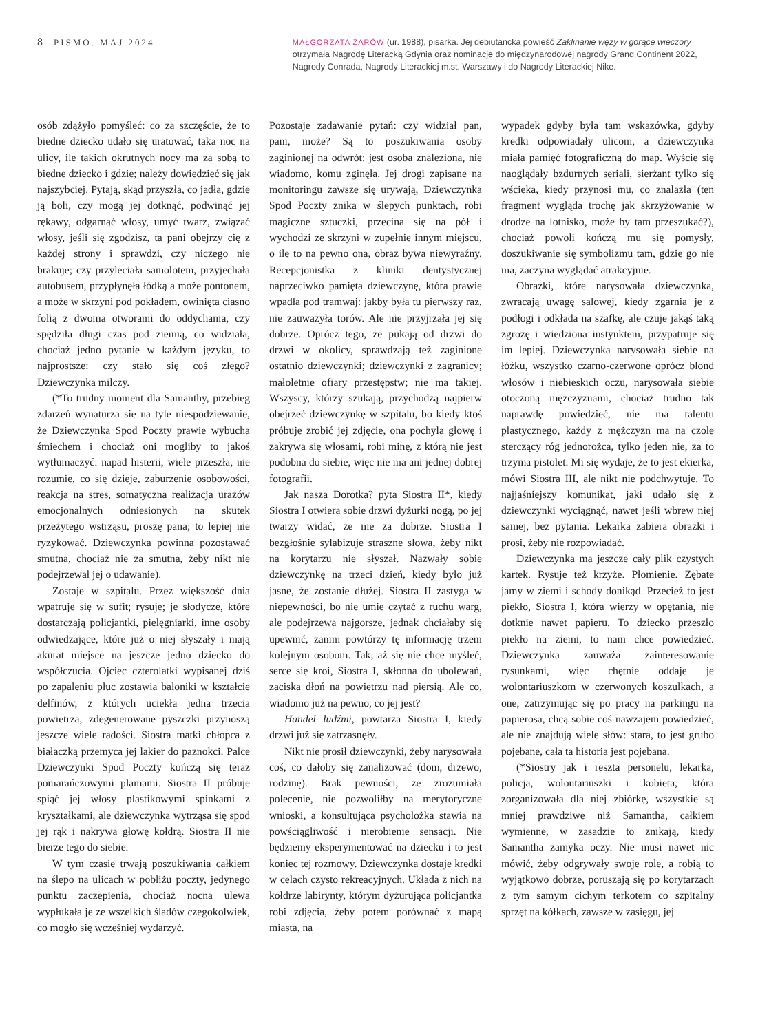8 PISMO. MAJ 2024
MAŁGORZATA ŻARÓW (ur. 1988), pisarka. Jej debiutancka powieść Zaklinanie węży w gorące wieczory otrzymała Nagrodę Literacką Gdynia oraz nominacje do międzynarodowej nagrody Grand Continent 2022, Nagrody Conrada, Nagrody Literackiej m.st. Warszawy i do Nagrody Literackiej Nike.
osób zdążyło pomyśleć: co za szczęście, że to biedne dziecko udało się uratować, taka noc na ulicy, ile takich okrutnych nocy ma za sobą to biedne dziecko i gdzie; należy dowiedzieć się jak najszybciej. Pytają, skąd przyszła, co jadła, gdzie ją boli, czy mogą jej dotknąć, podwinąć jej rękawy, odgarnąć włosy, umyć twarz, związać włosy, jeśli się zgodzisz, ta pani obejrzy cię z każdej strony i sprawdzi, czy niczego nie brakuje; czy przyleciała samolotem, przyjechała autobusem, przypłynęła łódką a może pontonem, a może w skrzyni pod pokładem, owinięta ciasno folią z dwoma otworami do oddychania, czy spędziła długi czas pod ziemią, co widziała, chociaż jedno pytanie w każdym języku, to najprostsze: czy stało się coś złego? Dziewczynka milczy.
(*To trudny moment dla Samanthy, przebieg zdarzeń wynaturza się na tyle niespodziewanie, że Dziewczynka Spod Poczty prawie wybucha śmiechem i chociaż oni mogliby to jakoś wytłumaczyć: napad histerii, wiele przeszła, nie rozumie, co się dzieje, zaburzenie osobowości, reakcja na stres, somatyczna realizacja urazów emocjonalnych odniesionych na skutek przeżytego wstrząsu, proszę pana; to lepiej nie ryzykować. Dziewczynka powinna pozostawać smutna, chociaż nie za smutna, żeby nikt nie podejrzewał jej o udawanie).
Zostaje w szpitalu. Przez większość dnia wpatruje się w sufit; rysuje; je słodycze, które dostarczają policjantki, pielęgniarki, inne osoby odwiedzające, które już o niej słyszały i mają akurat miejsce na jeszcze jedno dziecko do współczucia. Ojciec czterolatki wypisanej dziś po zapaleniu płuc zostawia baloniki w kształcie delfinów, z których uciekła jedna trzecia powietrza, zdegenerowane pyszczki przynoszą jeszcze wiele radości. Siostra matki chłopca z białaczką przemyca jej lakier do paznokci. Palce Dziewczynki Spod Poczty kończą się teraz pomarańczowymi plamami. Siostra II próbuje spiąć jej włosy plastikowymi spinkami z kryształkami, ale dziewczynka wytrząsa się spod jej rąk i nakrywa głowę kołdrą. Siostra II nie bierze tego do siebie.
W tym czasie trwają poszukiwania całkiem na ślepo na ulicach w pobliżu poczty, jedynego punktu zaczepienia, chociaż nocna ulewa wypłukała je ze wszelkich śladów czegokolwiek, co mogło się wcześniej wydarzyć.
Pozostaje zadawanie pytań: czy widział pan, pani, może? Są to poszukiwania osoby zaginionej na odwrót: jest osoba znaleziona, nie wiadomo, komu zginęła. Jej drogi zapisane na monitoringu zawsze się urywają, Dziewczynka Spod Poczty znika w ślepych punktach, robi magiczne sztuczki, przecina się na pół i wychodzi ze skrzyni w zupełnie innym miejscu, o ile to na pewno ona, obraz bywa niewyraźny. Recepcjonistka z kliniki dentystycznej naprzeciwko pamięta dziewczynę, która prawie wpadła pod tramwaj: jakby była tu pierwszy raz, nie zauważyła torów. Ale nie przyjrzała jej się dobrze. Oprócz tego, że pukają od drzwi do drzwi w okolicy, sprawdzają też zaginione ostatnio dziewczynki; dziewczynki z zagranicy; małoletnie ofiary przestępstw; nie ma takiej. Wszyscy, którzy szukają, przychodzą najpierw obejrzeć dziewczynkę w szpitalu, bo kiedy ktoś próbuje zrobić jej zdjęcie, ona pochyla głowę i zakrywa się włosami, robi minę, z którą nie jest podobna do siebie, więc nie ma ani jednej dobrej fotografii.
Jak nasza Dorotka? pyta Siostra II*, kiedy Siostra I otwiera sobie drzwi dyżurki nogą, po jej twarzy widać, że nie za dobrze. Siostra I bezgłośnie sylabizuje straszne słowa, żeby nikt na korytarzu nie słyszał. Nazwały sobie dziewczynkę na trzeci dzień, kiedy było już jasne, że zostanie dłużej. Siostra II zastyga w niepewności, bo nie umie czytać z ruchu warg, ale podejrzewa najgorsze, jednak chciałaby się upewnić, zanim powtórzy tę informację trzem kolejnym osobom. Tak, aż się nie chce myśleć, serce się kroi, Siostra I, skłonna do ubolewań, zaciska dłoń na powietrzu nad piersią. Ale co, wiadomo już na pewno, co jej jest?
Handel ludźmi, powtarza Siostra I, kiedy drzwi już się zatrzasnęły.
Nikt nie prosił dziewczynki, żeby narysowała coś, co dałoby się zanalizować (dom, drzewo, rodzinę). Brak pewności, że zrozumiała polecenie, nie pozwoliłby na merytoryczne wnioski, a konsultująca psycholożka stawia na powściągliwość i nierobienie sensacji. Nie będziemy eksperymentować na dziecku i to jest koniec tej rozmowy. Dziewczynka dostaje kredki w celach czysto rekreacyjnych. Układa z nich na kołdrze labirynty, którym dyżurująca policjantka robi zdjęcia, żeby potem porównać z mapą miasta, na
wypadek gdyby była tam wskazówka, gdyby kredki odpowiadały ulicom, a dziewczynka miała pamięć fotograficzną do map. Wyście się naoglądały bzdurnych seriali, sierżant tylko się wścieka, kiedy przynosi mu, co znalazła (ten fragment wygląda trochę jak skrzyżowanie w drodze na lotnisko, może by tam przeszukać?), chociaż powoli kończą mu się pomysły, doszukiwanie się symbolizmu tam, gdzie go nie ma, zaczyna wyglądać atrakcyjnie.
Obrazki, które narysowała dziewczynka, zwracają uwagę salowej, kiedy zgarnia je z podłogi i odkłada na szafkę, ale czuje jakąś taką zgrozę i wiedziona instynktem, przypatruje się im lepiej. Dziewczynka narysowała siebie na łóżku, wszystko czarno-czerwone oprócz blond włosów i niebieskich oczu, narysowała siebie otoczoną mężczyznami, chociaż trudno tak naprawdę powiedzieć, nie ma talentu plastycznego, każdy z mężczyzn ma na czole sterczący róg jednorożca, tylko jeden nie, za to trzyma pistolet. Mi się wydaje, że to jest ekierka, mówi Siostra III, ale nikt nie podchwytuje. To najjaśniejszy komunikat, jaki udało się z dziewczynki wyciągnąć, nawet jeśli wbrew niej samej, bez pytania. Lekarka zabiera obrazki i prosi, żeby nie rozpowiadać.
Dziewczynka ma jeszcze cały plik czystych kartek. Rysuje też krzyże. Płomienie. Zębate jamy w ziemi i schody donikąd. Przecież to jest piekło, Siostra I, która wierzy w opętania, nie dotknie nawet papieru. To dziecko przeszło piekło na ziemi, to nam chce powiedzieć. Dziewczynka zauważa zainteresowanie rysunkami, więc chętnie oddaje je wolontariuszkom w czerwonych koszulkach, a one, zatrzymując się po pracy na parkingu na papierosa, chcą sobie coś nawzajem powiedzieć, ale nie znajdują wiele słów: stara, to jest grubo pojebane, cała ta historia jest pojebana.
(*Siostry jak i reszta personelu, lekarka, policja, wolontariuszki i kobieta, która zorganizowała dla niej zbiórkę, wszystkie są mniej prawdziwe niż Samantha, całkiem wymienne, w zasadzie to znikają, kiedy Samantha zamyka oczy. Nie musi nawet nic mówić, żeby odgrywały swoje role, a robią to wyjątkowo dobrze, poruszają się po korytarzach z tym samym cichym terkotem co szpitalny sprzęt na kółkach, zawsze w zasięgu, jej